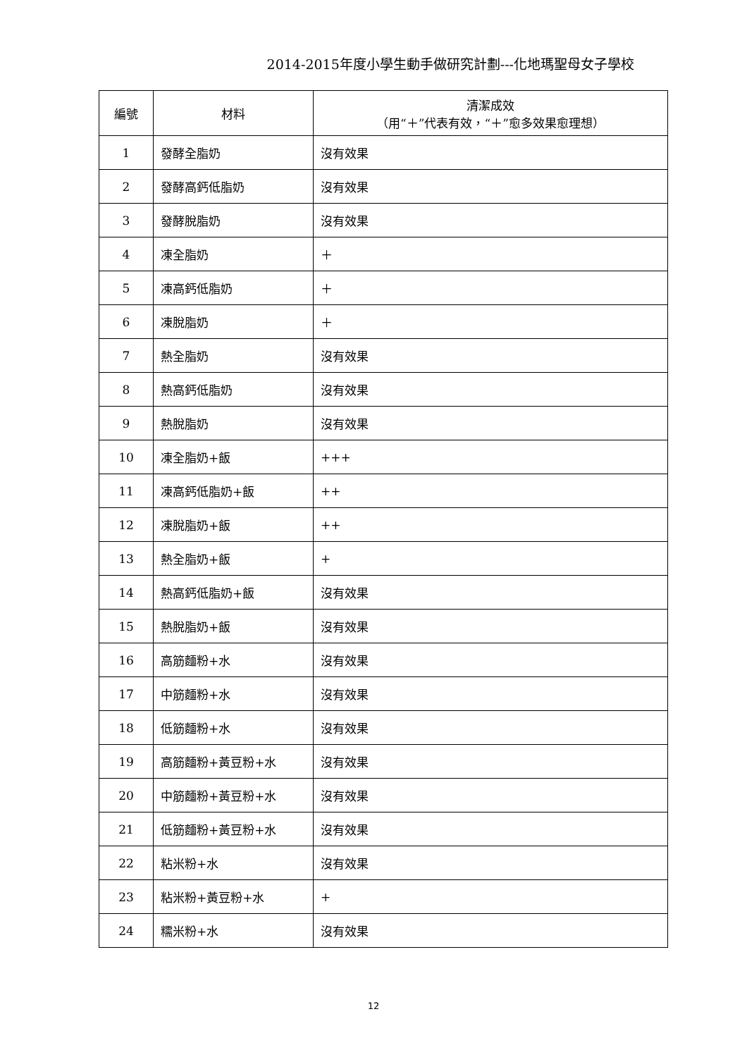2014-2015年度小學生動手做研究計劃---化地瑪聖母女子學校
| 編號 | 材料 | 清潔成效 （用“＋”代表有效，“＋”愈多效果愈理想） |
| --- | --- | --- |
| 1 | 發酵全脂奶 | 沒有效果 |
| 2 | 發酵高鈣低脂奶 | 沒有效果 |
| 3 | 發酵脫脂奶 | 沒有效果 |
| 4 | 凍全脂奶 | ＋ |
| 5 | 凍高鈣低脂奶 | ＋ |
| 6 | 凍脫脂奶 | ＋ |
| 7 | 熱全脂奶 | 沒有效果 |
| 8 | 熱高鈣低脂奶 | 沒有效果 |
| 9 | 熱脫脂奶 | 沒有效果 |
| 10 | 凍全脂奶+飯 | +++ |
| 11 | 凍高鈣低脂奶+飯 | ++ |
| 12 | 凍脫脂奶+飯 | ++ |
| 13 | 熱全脂奶+飯 | + |
| 14 | 熱高鈣低脂奶+飯 | 沒有效果 |
| 15 | 熱脫脂奶+飯 | 沒有效果 |
| 16 | 高筋麵粉+水 | 沒有效果 |
| 17 | 中筋麵粉+水 | 沒有效果 |
| 18 | 低筋麵粉+水 | 沒有效果 |
| 19 | 高筋麵粉+黃豆粉+水 | 沒有效果 |
| 20 | 中筋麵粉+黃豆粉+水 | 沒有效果 |
| 21 | 低筋麵粉+黃豆粉+水 | 沒有效果 |
| 22 | 粘米粉+水 | 沒有效果 |
| 23 | 粘米粉+黃豆粉+水 | + |
| 24 | 糯米粉+水 | 沒有效果 |
12